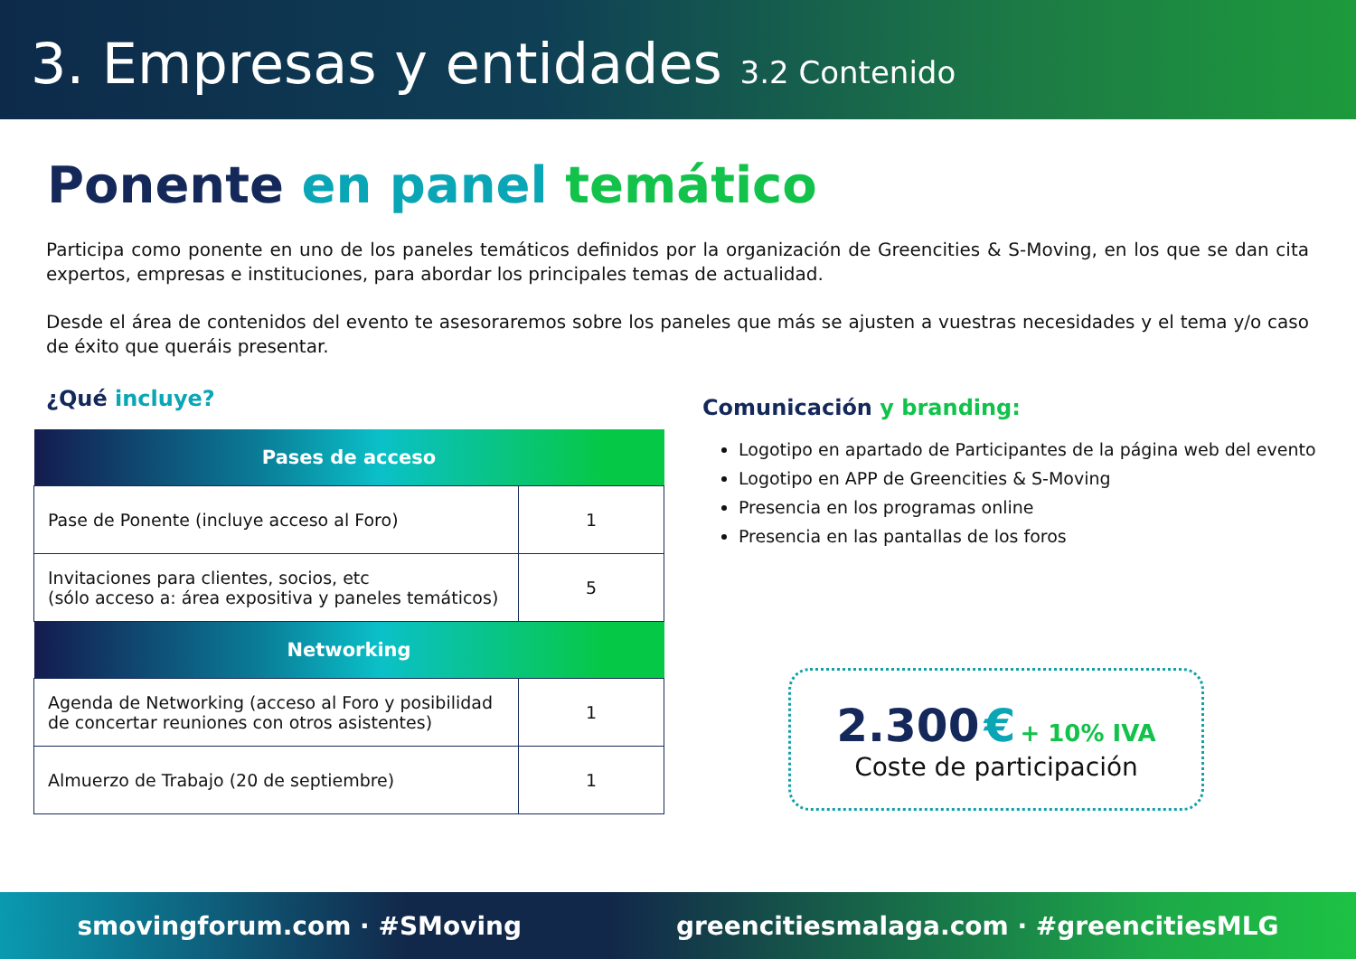3. Empresas y entidades 3.2 Contenido
Ponente en panel temático
Participa como ponente en uno de los paneles temáticos definidos por la organización de Greencities & S-Moving, en los que se dan cita expertos, empresas e instituciones, para abordar los principales temas de actualidad.
Desde el área de contenidos del evento te asesoraremos sobre los paneles que más se ajusten a vuestras necesidades y el tema y/o caso de éxito que queráis presentar.
¿Qué incluye?
| Pases de acceso | |
| --- | --- |
| Pase de Ponente (incluye acceso al Foro) | 1 |
| Invitaciones para clientes, socios, etc (sólo acceso a: área expositiva y paneles temáticos) | 5 |
| Networking | |
| Agenda de Networking (acceso al Foro y posibilidad de concertar reuniones con otros asistentes) | 1 |
| Almuerzo de Trabajo (20 de septiembre) | 1 |
Comunicación y branding:
Logotipo en apartado de Participantes de la página web del evento
Logotipo en APP de Greencities & S-Moving
Presencia en los programas online
Presencia en las pantallas de los foros
2.300 € + 10% IVA
Coste de participación
smovingforum.com · #SMoving greencitiesmalaga.com · #greencitiesMLG